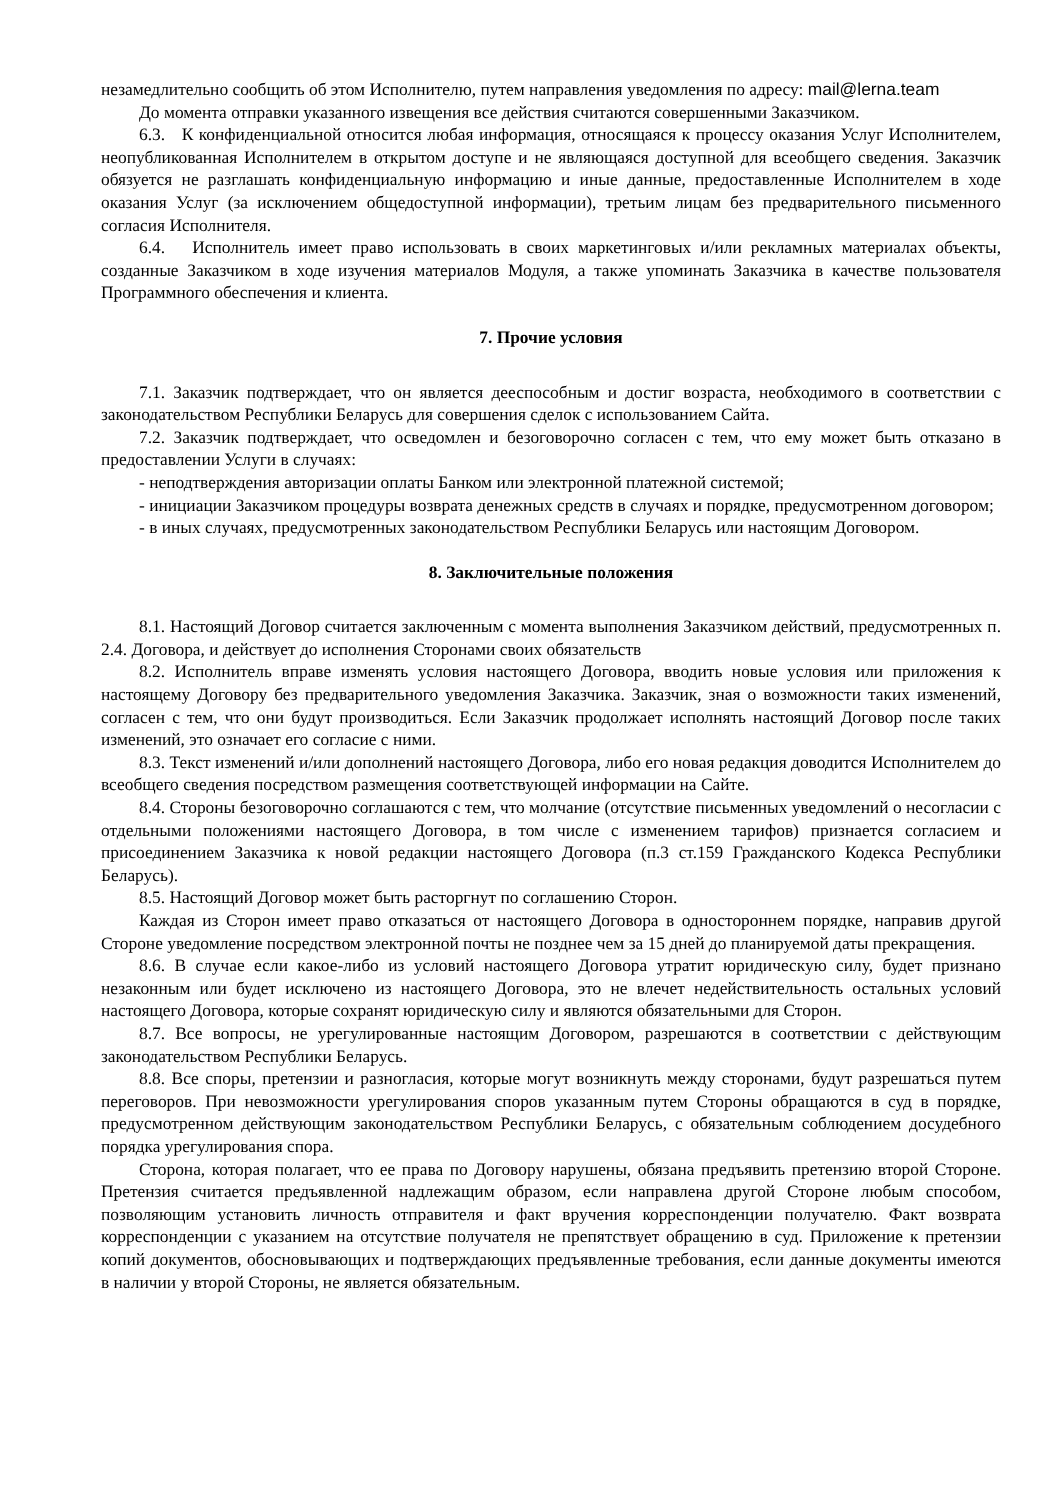незамедлительно сообщить об этом Исполнителю, путем направления уведомления по адресу: mail@lerna.team
До момента отправки указанного извещения все действия считаются совершенными Заказчиком.
6.3. К конфиденциальной относится любая информация, относящаяся к процессу оказания Услуг Исполнителем, неопубликованная Исполнителем в открытом доступе и не являющаяся доступной для всеобщего сведения. Заказчик обязуется не разглашать конфиденциальную информацию и иные данные, предоставленные Исполнителем в ходе оказания Услуг (за исключением общедоступной информации), третьим лицам без предварительного письменного согласия Исполнителя.
6.4. Исполнитель имеет право использовать в своих маркетинговых и/или рекламных материалах объекты, созданные Заказчиком в ходе изучения материалов Модуля, а также упоминать Заказчика в качестве пользователя Программного обеспечения и клиента.
7. Прочие условия
7.1. Заказчик подтверждает, что он является дееспособным и достиг возраста, необходимого в соответствии с законодательством Республики Беларусь для совершения сделок с использованием Сайта.
7.2. Заказчик подтверждает, что осведомлен и безоговорочно согласен с тем, что ему может быть отказано в предоставлении Услуги в случаях:
- неподтверждения авторизации оплаты Банком или электронной платежной системой;
- инициации Заказчиком процедуры возврата денежных средств в случаях и порядке, предусмотренном договором;
- в иных случаях, предусмотренных законодательством Республики Беларусь или настоящим Договором.
8. Заключительные положения
8.1. Настоящий Договор считается заключенным с момента выполнения Заказчиком действий, предусмотренных п. 2.4. Договора, и действует до исполнения Сторонами своих обязательств
8.2. Исполнитель вправе изменять условия настоящего Договора, вводить новые условия или приложения к настоящему Договору без предварительного уведомления Заказчика. Заказчик, зная о возможности таких изменений, согласен с тем, что они будут производиться. Если Заказчик продолжает исполнять настоящий Договор после таких изменений, это означает его согласие с ними.
8.3. Текст изменений и/или дополнений настоящего Договора, либо его новая редакция доводится Исполнителем до всеобщего сведения посредством размещения соответствующей информации на Сайте.
8.4. Стороны безоговорочно соглашаются с тем, что молчание (отсутствие письменных уведомлений о несогласии с отдельными положениями настоящего Договора, в том числе с изменением тарифов) признается согласием и присоединением Заказчика к новой редакции настоящего Договора (п.3 ст.159 Гражданского Кодекса Республики Беларусь).
8.5. Настоящий Договор может быть расторгнут по соглашению Сторон.
Каждая из Сторон имеет право отказаться от настоящего Договора в одностороннем порядке, направив другой Стороне уведомление посредством электронной почты не позднее чем за 15 дней до планируемой даты прекращения.
8.6. В случае если какое-либо из условий настоящего Договора утратит юридическую силу, будет признано незаконным или будет исключено из настоящего Договора, это не влечет недействительность остальных условий настоящего Договора, которые сохранят юридическую силу и являются обязательными для Сторон.
8.7. Все вопросы, не урегулированные настоящим Договором, разрешаются в соответствии с действующим законодательством Республики Беларусь.
8.8. Все споры, претензии и разногласия, которые могут возникнуть между сторонами, будут разрешаться путем переговоров. При невозможности урегулирования споров указанным путем Стороны обращаются в суд в порядке, предусмотренном действующим законодательством Республики Беларусь, с обязательным соблюдением досудебного порядка урегулирования спора.
Сторона, которая полагает, что ее права по Договору нарушены, обязана предъявить претензию второй Стороне. Претензия считается предъявленной надлежащим образом, если направлена другой Стороне любым способом, позволяющим установить личность отправителя и факт вручения корреспонденции получателю. Факт возврата корреспонденции с указанием на отсутствие получателя не препятствует обращению в суд. Приложение к претензии копий документов, обосновывающих и подтверждающих предъявленные требования, если данные документы имеются в наличии у второй Стороны, не является обязательным.